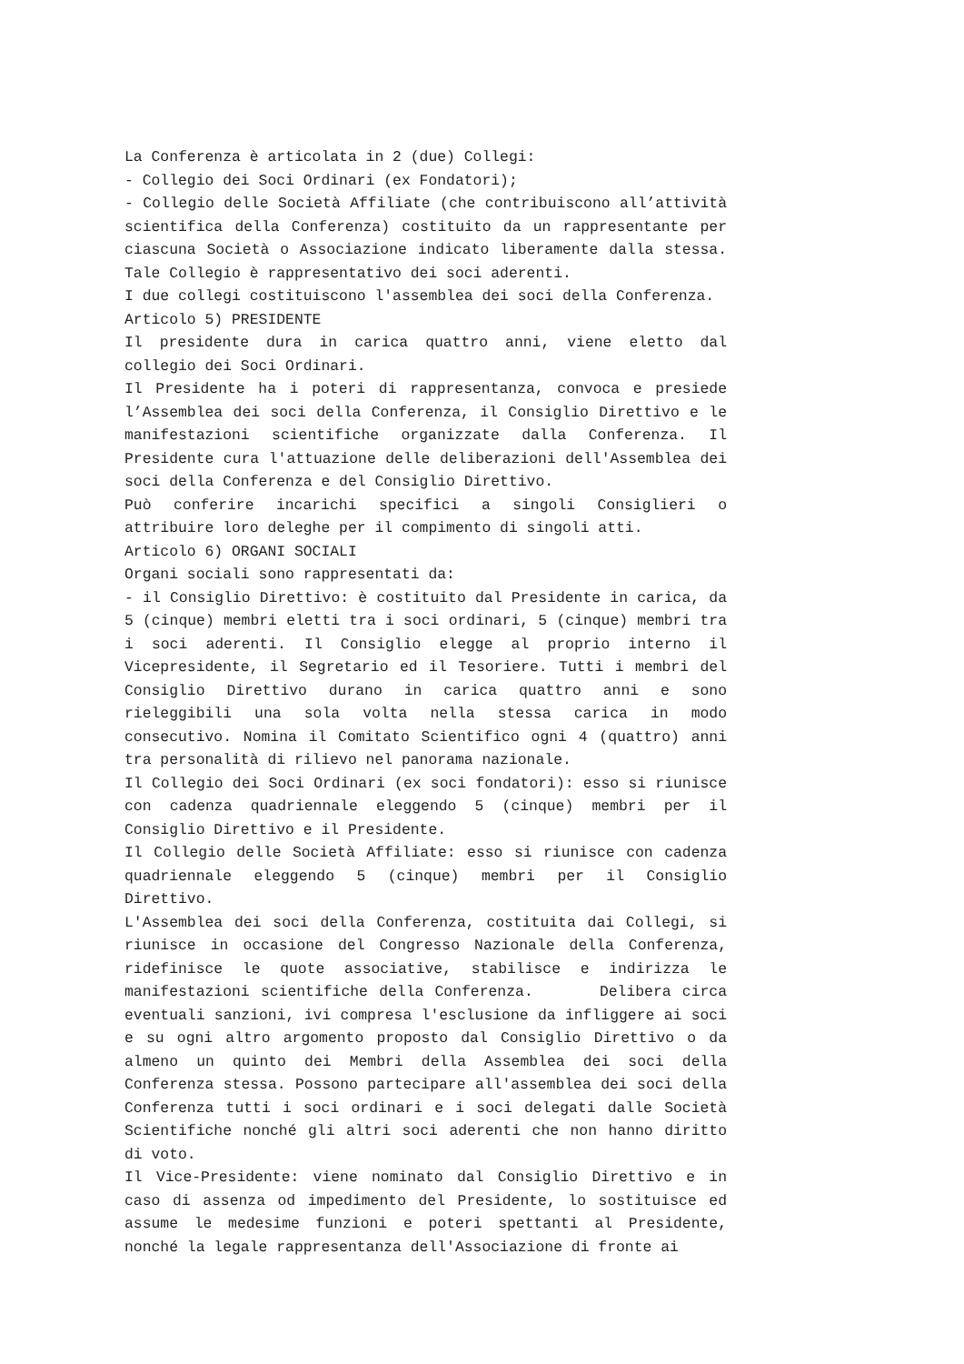La Conferenza è articolata in 2 (due) Collegi:
- Collegio dei Soci Ordinari (ex Fondatori);
- Collegio delle Società Affiliate (che contribuiscono all’attività scientifica della Conferenza) costituito da un rappresentante per ciascuna Società o Associazione indicato liberamente dalla stessa. Tale Collegio è rappresentativo dei soci aderenti.
I due collegi costituiscono l'assemblea dei soci della Conferenza.
Articolo 5) PRESIDENTE
Il presidente dura in carica quattro anni, viene eletto dal collegio dei Soci Ordinari.
Il Presidente ha i poteri di rappresentanza, convoca e presiede l’Assemblea dei soci della Conferenza, il Consiglio Direttivo e le manifestazioni scientifiche organizzate dalla Conferenza. Il Presidente cura l'attuazione delle deliberazioni dell'Assemblea dei soci della Conferenza e del Consiglio Direttivo.
Può conferire incarichi specifici a singoli Consiglieri o attribuire loro deleghe per il compimento di singoli atti.
Articolo 6) ORGANI SOCIALI
Organi sociali sono rappresentati da:
- il Consiglio Direttivo: è costituito dal Presidente in carica, da 5 (cinque) membri eletti tra i soci ordinari, 5 (cinque) membri tra i soci aderenti. Il Consiglio elegge al proprio interno il Vicepresidente, il Segretario ed il Tesoriere. Tutti i membri del Consiglio Direttivo durano in carica quattro anni e sono rieleggibili una sola volta nella stessa carica in modo consecutivo. Nomina il Comitato Scientifico ogni 4 (quattro) anni tra personalità di rilievo nel panorama nazionale.
Il Collegio dei Soci Ordinari (ex soci fondatori): esso si riunisce con cadenza quadriennale eleggendo 5 (cinque) membri per il Consiglio Direttivo e il Presidente.
Il Collegio delle Società Affiliate: esso si riunisce con cadenza quadriennale eleggendo 5 (cinque) membri per il Consiglio Direttivo.
L'Assemblea dei soci della Conferenza, costituita dai Collegi, si riunisce in occasione del Congresso Nazionale della Conferenza, ridefinisce le quote associative, stabilisce e indirizza le manifestazioni scientifiche della Conferenza. Delibera circa eventuali sanzioni, ivi compresa l'esclusione da infliggere ai soci e su ogni altro argomento proposto dal Consiglio Direttivo o da almeno un quinto dei Membri della Assemblea dei soci della Conferenza stessa. Possono partecipare all'assemblea dei soci della Conferenza tutti i soci ordinari e i soci delegati dalle Società Scientifiche nonché gli altri soci aderenti che non hanno diritto di voto.
Il Vice-Presidente: viene nominato dal Consiglio Direttivo e in caso di assenza od impedimento del Presidente, lo sostituisce ed assume le medesime funzioni e poteri spettanti al Presidente, nonché la legale rappresentanza dell'Associazione di fronte ai